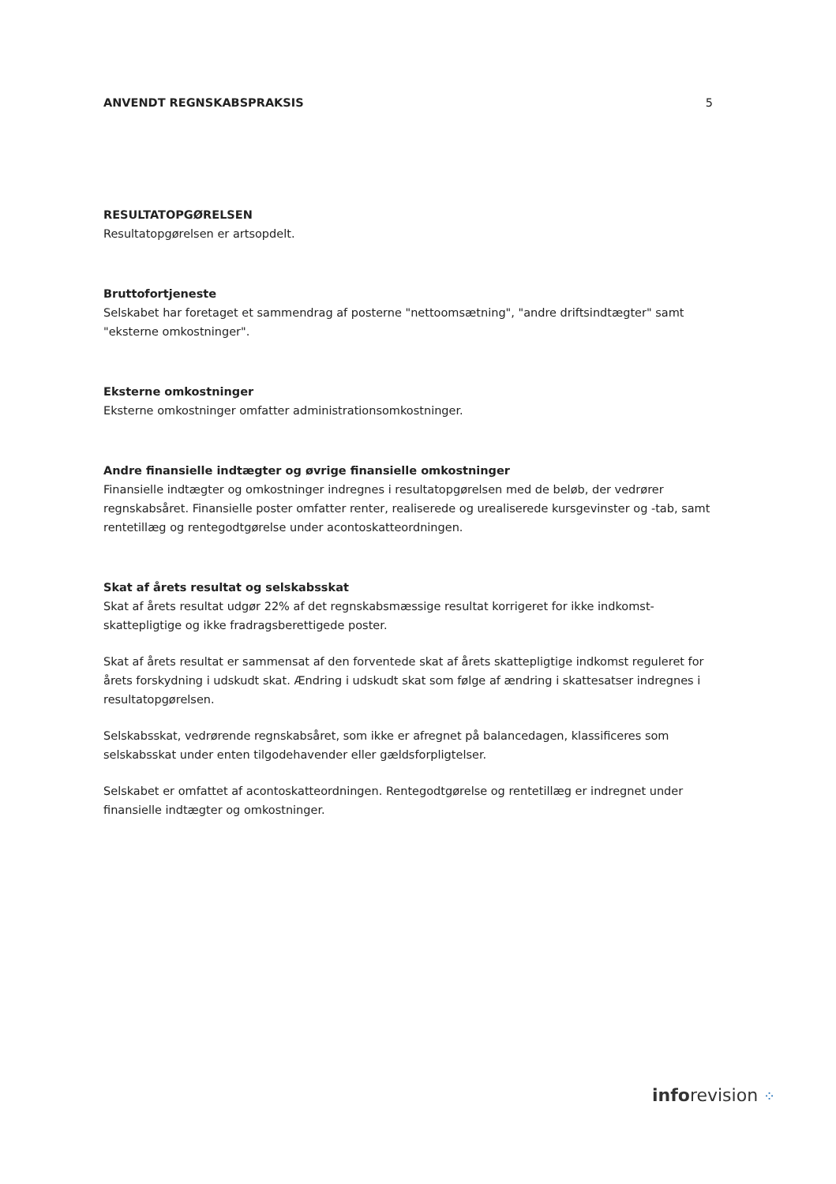ANVENDT REGNSKABSPRAKSIS 5
RESULTATOPGØRELSEN
Resultatopgørelsen er artsopdelt.
Bruttofortjeneste
Selskabet har foretaget et sammendrag af posterne "nettoomsætning", "andre driftsindtægter" samt "eksterne omkostninger".
Eksterne omkostninger
Eksterne omkostninger omfatter administrationsomkostninger.
Andre finansielle indtægter og øvrige finansielle omkostninger
Finansielle indtægter og omkostninger indregnes i resultatopgørelsen med de beløb, der vedrører regnskabsåret. Finansielle poster omfatter renter, realiserede og urealiserede kursgevinster og -tab, samt rentetillæg og rentegodtgørelse under acontoskatteordningen.
Skat af årets resultat og selskabsskat
Skat af årets resultat udgør 22% af det regnskabsmæssige resultat korrigeret for ikke indkomst-skattepligtige og ikke fradragsberettigede poster.
Skat af årets resultat er sammensat af den forventede skat af årets skattepligtige indkomst reguleret for årets forskydning i udskudt skat. Ændring i udskudt skat som følge af ændring i skattesatser indregnes i resultatopgørelsen.
Selskabsskat, vedrørende regnskabsåret, som ikke er afregnet på balancedagen, klassificeres som selskabsskat under enten tilgodehavender eller gældsforpligtelser.
Selskabet er omfattet af acontoskatteordningen. Rentegodtgørelse og rentetillæg er indregnet under finansielle indtægter og omkostninger.
inforevision ⁘